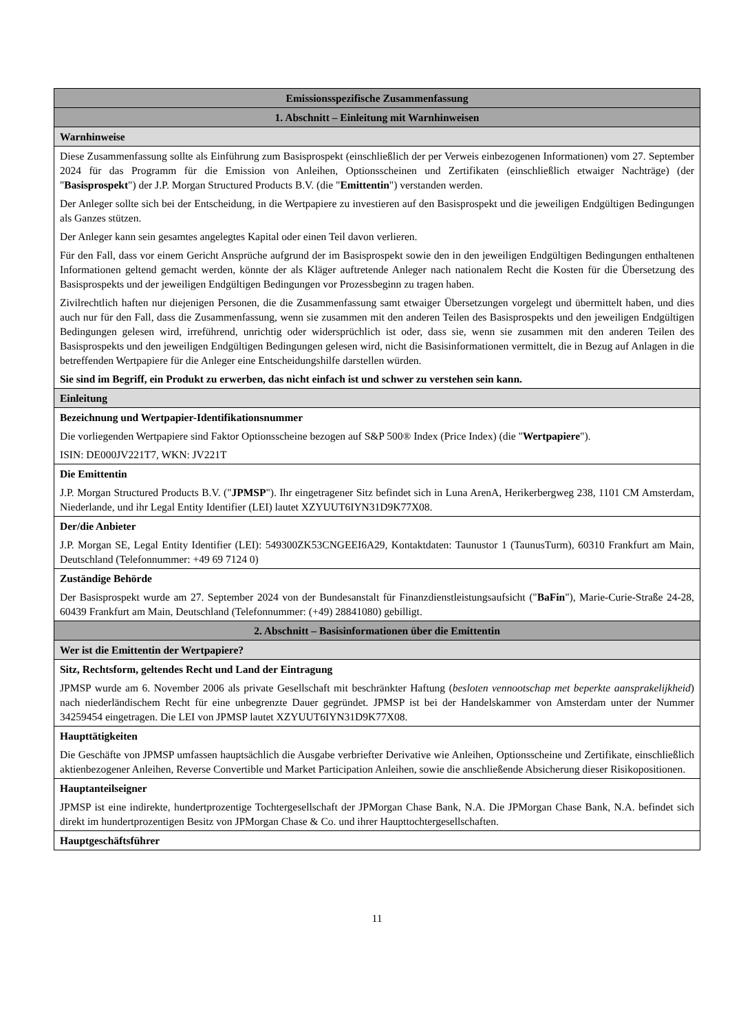| Emissionsspezifische Zusammenfassung |
| 1. Abschnitt – Einleitung mit Warnhinweisen |
| Warnhinweise |
| Diese Zusammenfassung sollte als Einführung zum Basisprospekt (einschließlich der per Verweis einbezogenen Informationen) vom 27. September 2024 für das Programm für die Emission von Anleihen, Optionsscheinen und Zertifikaten (einschließlich etwaiger Nachträge) (der " Basisprospekt ") der J.P. Morgan Structured Products B.V. (die " Emittentin ") verstanden werden. Der Anleger sollte sich bei der Entscheidung, in die Wertpapiere zu investieren auf den Basisprospekt und die jeweiligen Endgültigen Bedingungen als Ganzes stützen. Der Anleger kann sein gesamtes angelegtes Kapital oder einen Teil davon verlieren. Für den Fall, dass vor einem Gericht Ansprüche aufgrund der im Basisprospekt sowie den in den jeweiligen Endgültigen Bedingungen enthaltenen Informationen geltend gemacht werden, könnte der als Kläger auftretende Anleger nach nationalem Recht die Kosten für die Übersetzung des Basisprospekts und der jeweiligen Endgültigen Bedingungen vor Prozessbeginn zu tragen haben. Zivilrechtlich haften nur diejenigen Personen, die die Zusammenfassung samt etwaiger Übersetzungen vorgelegt und übermittelt haben, und dies auch nur für den Fall, dass die Zusammenfassung, wenn sie zusammen mit den anderen Teilen des Basisprospekts und den jeweiligen Endgültigen Bedingungen gelesen wird, irreführend, unrichtig oder widersprüchlich ist oder, dass sie, wenn sie zusammen mit den anderen Teilen des Basisprospekts und den jeweiligen Endgültigen Bedingungen gelesen wird, nicht die Basisinformationen vermittelt, die in Bezug auf Anlagen in die betreffenden Wertpapiere für die Anleger eine Entscheidungshilfe darstellen würden. Sie sind im Begriff, ein Produkt zu erwerben, das nicht einfach ist und schwer zu verstehen sein kann. |
| Einleitung |
| Bezeichnung und Wertpapier-Identifikationsnummer Die vorliegenden Wertpapiere sind Faktor Optionsscheine bezogen auf S&P 500® Index (Price Index) (die " Wertpapiere "). ISIN: DE000JV221T7, WKN: JV221T |
| Die Emittentin J.P. Morgan Structured Products B.V. (" JPMSP "). Ihr eingetragener Sitz befindet sich in Luna ArenA, Herikerbergweg 238, 1101 CM Amsterdam, Niederlande, und ihr Legal Entity Identifier (LEI) lautet XZYUUT6IYN31D9K77X08. |
| Der/die Anbieter J.P. Morgan SE, Legal Entity Identifier (LEI): 549300ZK53CNGEEI6A29, Kontaktdaten: Taunustor 1 (TaunusTurm), 60310 Frankfurt am Main, Deutschland (Telefonnummer: +49 69 7124 0) |
| Zuständige Behörde Der Basisprospekt wurde am 27. September 2024 von der Bundesanstalt für Finanzdienstleistungsaufsicht (" BaFin "), Marie-Curie-Straße 24-28, 60439 Frankfurt am Main, Deutschland (Telefonnummer: (+49) 28841080) gebilligt. |
| 2. Abschnitt – Basisinformationen über die Emittentin |
| Wer ist die Emittentin der Wertpapiere? |
| Sitz, Rechtsform, geltendes Recht und Land der Eintragung JPMSP wurde am 6. November 2006 als private Gesellschaft mit beschränkter Haftung ( besloten vennootschap met beperkte aansprakelijkheid ) nach niederländischem Recht für eine unbegrenzte Dauer gegründet. JPMSP ist bei der Handelskammer von Amsterdam unter der Nummer 34259454 eingetragen. Die LEI von JPMSP lautet XZYUUT6IYN31D9K77X08. |
| Haupttätigkeiten Die Geschäfte von JPMSP umfassen hauptsächlich die Ausgabe verbriefter Derivative wie Anleihen, Optionsscheine und Zertifikate, einschließlich aktienbezogener Anleihen, Reverse Convertible und Market Participation Anleihen, sowie die anschließende Absicherung dieser Risikopositionen. |
| Hauptanteilseigner JPMSP ist eine indirekte, hundertprozentige Tochtergesellschaft der JPMorgan Chase Bank, N.A. Die JPMorgan Chase Bank, N.A. befindet sich direkt im hundertprozentigen Besitz von JPMorgan Chase & Co. und ihrer Haupttochtergesellschaften. |
| Hauptgeschäftsführer |
11